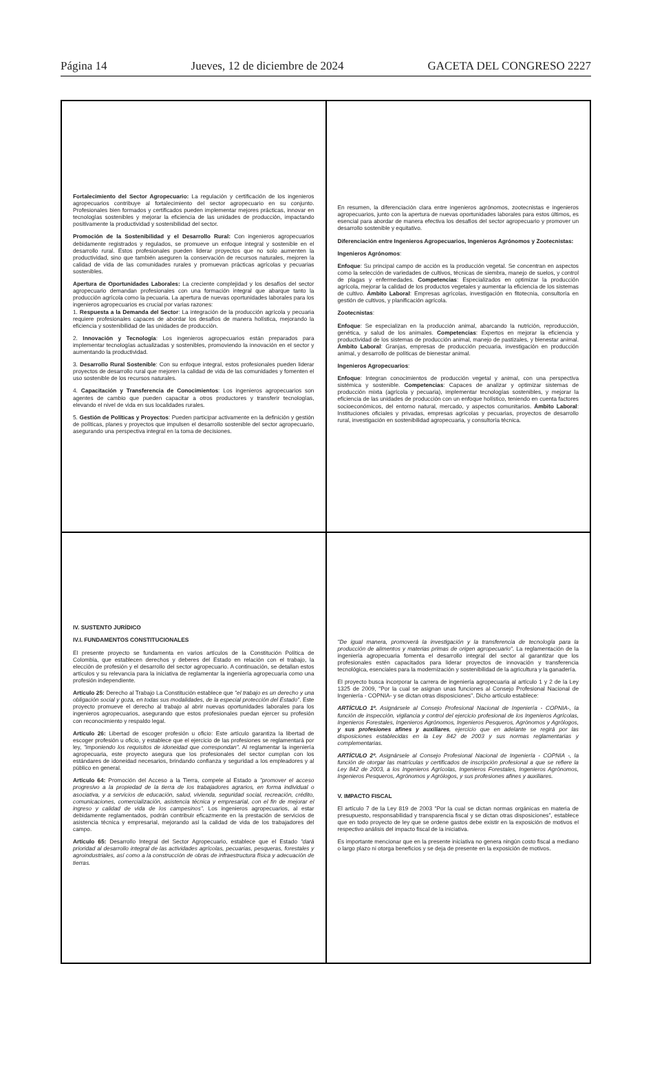Página 14 Jueves, 12 de diciembre de 2024 GACETA DEL CONGRESO 2227
Fortalecimiento del Sector Agropecuario: La regulación y certificación de los ingenieros agropecuarios contribuye al fortalecimiento del sector agropecuario en su conjunto. Profesionales bien formados y certificados pueden implementar mejores prácticas, innovar en tecnologías sostenibles y mejorar la eficiencia de las unidades de producción, impactando positivamente la productividad y sostenibilidad del sector.
Promoción de la Sostenibilidad y el Desarrollo Rural: Con ingenieros agropecuarios debidamente registrados y regulados, se promueve un enfoque integral y sostenible en el desarrollo rural. Estos profesionales pueden liderar proyectos que no solo aumenten la productividad, sino que también aseguren la conservación de recursos naturales, mejoren la calidad de vida de las comunidades rurales y promuevan prácticas agrícolas y pecuarias sostenibles.
Apertura de Oportunidades Laborales: La creciente complejidad y los desafíos del sector agropecuario demandan profesionales con una formación integral que abarque tanto la producción agrícola como la pecuaria. La apertura de nuevas oportunidades laborales para los ingenieros agropecuarios es crucial por varias razones:
1. Respuesta a la Demanda del Sector: La integración de la producción agrícola y pecuaria requiere profesionales capaces de abordar los desafíos de manera holística, mejorando la eficiencia y sostenibilidad de las unidades de producción.
2. Innovación y Tecnología: Los ingenieros agropecuarios están preparados para implementar tecnologías actualizadas y sostenibles, promoviendo la innovación en el sector y aumentando la productividad.
3. Desarrollo Rural Sostenible: Con su enfoque integral, estos profesionales pueden liderar proyectos de desarrollo rural que mejoren la calidad de vida de las comunidades y fomenten el uso sostenible de los recursos naturales.
4. Capacitación y Transferencia de Conocimientos: Los ingenieros agropecuarios son agentes de cambio que pueden capacitar a otros productores y transferir tecnologías, elevando el nivel de vida en sus localidades rurales.
5. Gestión de Políticas y Proyectos: Pueden participar activamente en la definición y gestión de políticas, planes y proyectos que impulsen el desarrollo sostenible del sector agropecuario, asegurando una perspectiva integral en la toma de decisiones.
En resumen, la diferenciación clara entre ingenieros agrónomos, zootecnistas e ingenieros agropecuarios, junto con la apertura de nuevas oportunidades laborales para estos últimos, es esencial para abordar de manera efectiva los desafíos del sector agropecuario y promover un desarrollo sostenible y equitativo.
Diferenciación entre Ingenieros Agropecuarios, Ingenieros Agrónomos y Zootecnistas:
Ingenieros Agrónomos:
Enfoque: Su principal campo de acción es la producción vegetal. Se concentran en aspectos como la selección de variedades de cultivos, técnicas de siembra, manejo de suelos, y control de plagas y enfermedades. Competencias: Especializados en optimizar la producción agrícola, mejorar la calidad de los productos vegetales y aumentar la eficiencia de los sistemas de cultivo. Ámbito Laboral: Empresas agrícolas, investigación en fitotecnia, consultoría en gestión de cultivos, y planificación agrícola.
Zootecnistas:
Enfoque: Se especializan en la producción animal, abarcando la nutrición, reproducción, genética, y salud de los animales. Competencias: Expertos en mejorar la eficiencia y productividad de los sistemas de producción animal, manejo de pastizales, y bienestar animal. Ámbito Laboral: Granjas, empresas de producción pecuaria, investigación en producción animal, y desarrollo de políticas de bienestar animal.
Ingenieros Agropecuarios:
Enfoque: Integran conocimientos de producción vegetal y animal, con una perspectiva sistémica y sostenible. Competencias: Capaces de analizar y optimizar sistemas de producción mixta (agrícola y pecuaria), implementar tecnologías sostenibles, y mejorar la eficiencia de las unidades de producción con un enfoque holístico, teniendo en cuenta factores socioeconómicos, del entorno natural, mercado, y aspectos comunitarios. Ámbito Laboral: Instituciones oficiales y privadas, empresas agrícolas y pecuarias, proyectos de desarrollo rural, investigación en sostenibilidad agropecuaria, y consultoría técnica.
IV. SUSTENTO JURÍDICO
IV.I. FUNDAMENTOS CONSTITUCIONALES
El presente proyecto se fundamenta en varios artículos de la Constitución Política de Colombia, que establecen derechos y deberes del Estado en relación con el trabajo, la elección de profesión y el desarrollo del sector agropecuario. A continuación, se detallan estos artículos y su relevancia para la iniciativa de reglamentar la ingeniería agropecuaria como una profesión independiente.
Artículo 25: Derecho al Trabajo La Constitución establece que "el trabajo es un derecho y una obligación social y goza, en todas sus modalidades, de la especial protección del Estado". Este proyecto promueve el derecho al trabajo al abrir nuevas oportunidades laborales para los ingenieros agropecuarios, asegurando que estos profesionales puedan ejercer su profesión con reconocimiento y respaldo legal.
Artículo 26: Libertad de escoger profesión u oficio: Este artículo garantiza la libertad de escoger profesión u oficio, y establece que el ejercicio de las profesiones se reglamentará por ley, "imponiendo los requisitos de idoneidad que correspondan". Al reglamentar la ingeniería agropecuaria, este proyecto asegura que los profesionales del sector cumplan con los estándares de idoneidad necesarios, brindando confianza y seguridad a los empleadores y al público en general.
Artículo 64: Promoción del Acceso a la Tierra, compele al Estado a "promover el acceso progresivo a la propiedad de la tierra de los trabajadores agrarios, en forma individual o asociativa, y a servicios de educación, salud, vivienda, seguridad social, recreación, crédito, comunicaciones, comercialización, asistencia técnica y empresarial, con el fin de mejorar el ingreso y calidad de vida de los campesinos". Los ingenieros agropecuarios, al estar debidamente reglamentados, podrán contribuir eficazmente en la prestación de servicios de asistencia técnica y empresarial, mejorando así la calidad de vida de los trabajadores del campo.
Artículo 65: Desarrollo Integral del Sector Agropecuario, establece que el Estado "dará prioridad al desarrollo integral de las actividades agrícolas, pecuarias, pesqueras, forestales y agroindustriales, así como a la construcción de obras de infraestructura física y adecuación de tierras.
"De igual manera, promoverá la investigación y la transferencia de tecnología para la producción de alimentos y materias primas de origen agropecuario". La reglamentación de la ingeniería agropecuaria fomenta el desarrollo integral del sector al garantizar que los profesionales estén capacitados para liderar proyectos de innovación y transferencia tecnológica, esenciales para la modernización y sostenibilidad de la agricultura y la ganadería.
El proyecto busca incorporar la carrera de ingeniería agropecuaria al artículo 1 y 2 de la Ley 1325 de 2009, "Por la cual se asignan unas funciones al Consejo Profesional Nacional de Ingeniería - COPNIA- y se dictan otras disposiciones". Dicho artículo establece:
ARTÍCULO 1º. Asignársele al Consejo Profesional Nacional de Ingeniería - COPNIA-, la función de inspección, vigilancia y control del ejercicio profesional de los Ingenieros Agrícolas, Ingenieros Forestales, Ingenieros Agrónomos, Ingenieros Pesqueros, Agrónomos y Agrólogos, y sus profesiones afines y auxiliares, ejercicio que en adelante se regirá por las disposiciones establecidas en la Ley 842 de 2003 y sus normas reglamentarias y complementarias.
ARTÍCULO 2º. Asignársele al Consejo Profesional Nacional de Ingeniería - COPNIA -, la función de otorgar las matrículas y certificados de inscripción profesional a que se refiere la Ley 842 de 2003, a los Ingenieros Agrícolas, Ingenieros Forestales, Ingenieros Agrónomos, Ingenieros Pesqueros, Agrónomos y Agrólogos, y sus profesiones afines y auxiliares.
V. IMPACTO FISCAL
El artículo 7 de la Ley 819 de 2003 "Por la cual se dictan normas orgánicas en materia de presupuesto, responsabilidad y transparencia fiscal y se dictan otras disposiciones", establece que en todo proyecto de ley que se ordene gastos debe existir en la exposición de motivos el respectivo análisis del impacto fiscal de la iniciativa.
Es importante mencionar que en la presente iniciativa no genera ningún costo fiscal a mediano o largo plazo ni otorga beneficios y se deja de presente en la exposición de motivos.